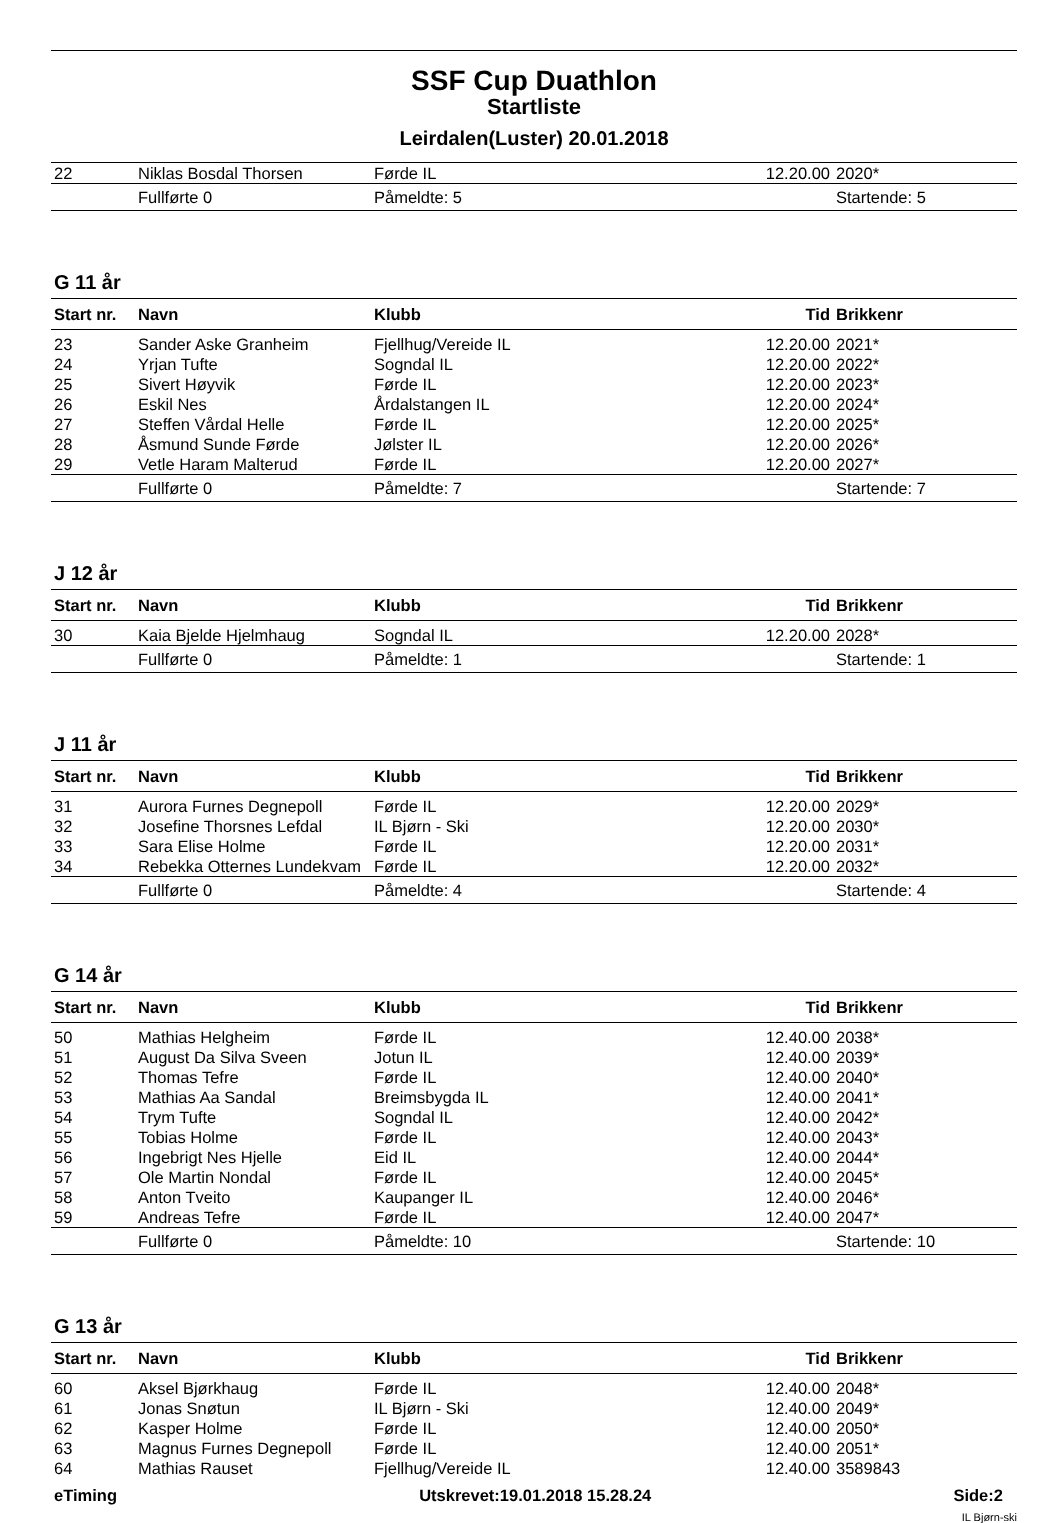SSF Cup Duathlon
Startliste
Leirdalen(Luster) 20.01.2018
| 22 | Niklas Bosdal Thorsen | Førde IL | 12.20.00 | 2020* |
| | Fullførte 0 | Påmeldte: 5 | | Startende: 5 |
G 11 år
| Start nr. | Navn | Klubb | Tid | Brikkenr |
| --- | --- | --- | --- | --- |
| 23 | Sander Aske Granheim | Fjellhug/Vereide IL | 12.20.00 | 2021* |
| 24 | Yrjan Tufte | Sogndal IL | 12.20.00 | 2022* |
| 25 | Sivert Høyvik | Førde IL | 12.20.00 | 2023* |
| 26 | Eskil Nes | Årdalstangen IL | 12.20.00 | 2024* |
| 27 | Steffen Vårdal Helle | Førde IL | 12.20.00 | 2025* |
| 28 | Åsmund Sunde Førde | Jølster IL | 12.20.00 | 2026* |
| 29 | Vetle Haram Malterud | Førde IL | 12.20.00 | 2027* |
| | Fullførte 0 | Påmeldte: 7 | | Startende: 7 |
J 12 år
| Start nr. | Navn | Klubb | Tid | Brikkenr |
| --- | --- | --- | --- | --- |
| 30 | Kaia Bjelde Hjelmhaug | Sogndal IL | 12.20.00 | 2028* |
| | Fullførte 0 | Påmeldte: 1 | | Startende: 1 |
J 11 år
| Start nr. | Navn | Klubb | Tid | Brikkenr |
| --- | --- | --- | --- | --- |
| 31 | Aurora Furnes Degnepoll | Førde IL | 12.20.00 | 2029* |
| 32 | Josefine Thorsnes Lefdal | IL Bjørn - Ski | 12.20.00 | 2030* |
| 33 | Sara Elise Holme | Førde IL | 12.20.00 | 2031* |
| 34 | Rebekka Otternes Lundekvam | Førde IL | 12.20.00 | 2032* |
| | Fullførte 0 | Påmeldte: 4 | | Startende: 4 |
G 14 år
| Start nr. | Navn | Klubb | Tid | Brikkenr |
| --- | --- | --- | --- | --- |
| 50 | Mathias Helgheim | Førde IL | 12.40.00 | 2038* |
| 51 | August Da Silva Sveen | Jotun IL | 12.40.00 | 2039* |
| 52 | Thomas Tefre | Førde IL | 12.40.00 | 2040* |
| 53 | Mathias Aa Sandal | Breimsbygda IL | 12.40.00 | 2041* |
| 54 | Trym Tufte | Sogndal IL | 12.40.00 | 2042* |
| 55 | Tobias Holme | Førde IL | 12.40.00 | 2043* |
| 56 | Ingebrigt Nes Hjelle | Eid IL | 12.40.00 | 2044* |
| 57 | Ole Martin Nondal | Førde IL | 12.40.00 | 2045* |
| 58 | Anton Tveito | Kaupanger IL | 12.40.00 | 2046* |
| 59 | Andreas Tefre | Førde IL | 12.40.00 | 2047* |
| | Fullførte 0 | Påmeldte: 10 | | Startende: 10 |
G 13 år
| Start nr. | Navn | Klubb | Tid | Brikkenr |
| --- | --- | --- | --- | --- |
| 60 | Aksel Bjørkhaug | Førde IL | 12.40.00 | 2048* |
| 61 | Jonas Snøtun | IL Bjørn - Ski | 12.40.00 | 2049* |
| 62 | Kasper Holme | Førde IL | 12.40.00 | 2050* |
| 63 | Magnus Furnes Degnepoll | Førde IL | 12.40.00 | 2051* |
| 64 | Mathias Rauset | Fjellhug/Vereide IL | 12.40.00 | 3589843 |
eTiming Utskrevet:19.01.2018 15.28.24 Side:2
IL Bjørn-ski